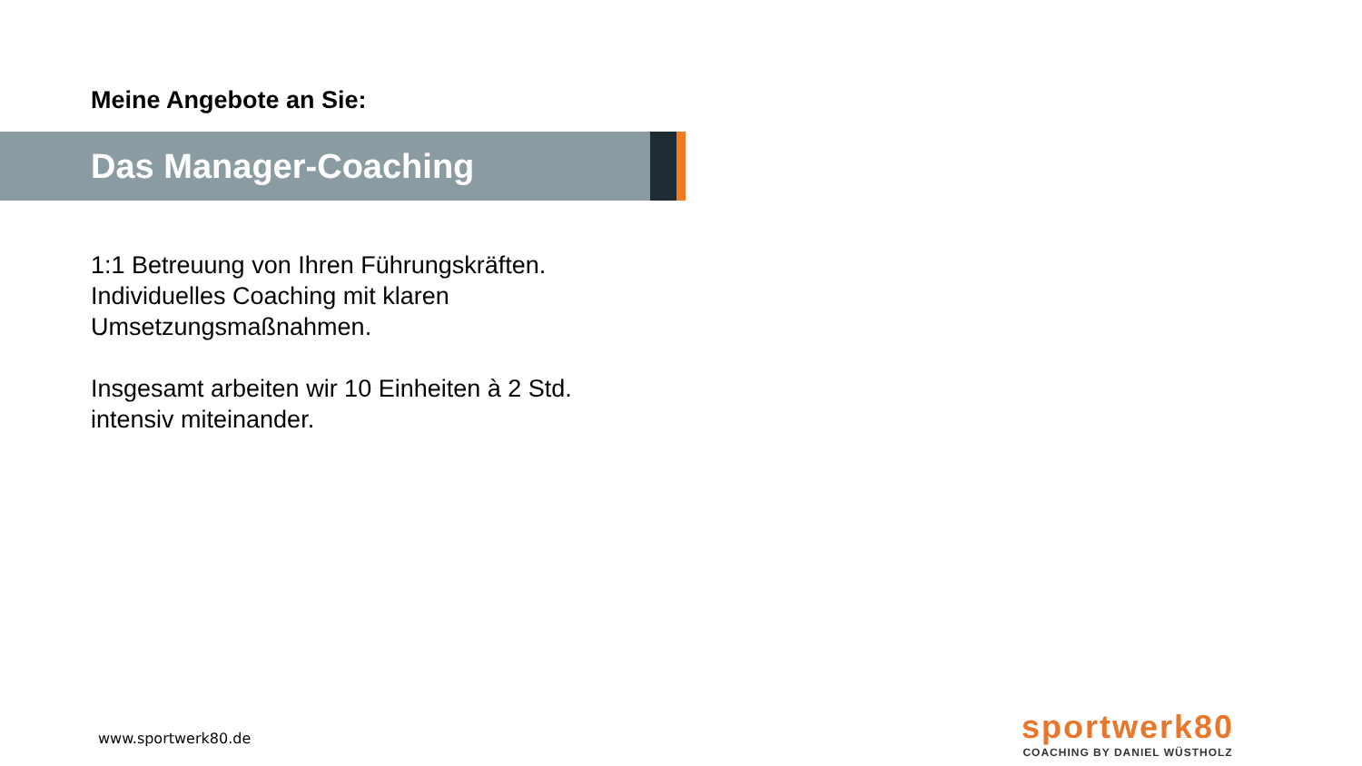Meine Angebote an Sie:
Das Manager-Coaching
1:1 Betreuung von Ihren Führungskräften.
Individuelles Coaching mit klaren
Umsetzungsmaßnahmen.
Insgesamt arbeiten wir 10 Einheiten à 2 Std.
intensiv miteinander.
www.sportwerk80.de
sportwerk80
COACHING BY DANIEL WÜSTHOLZ